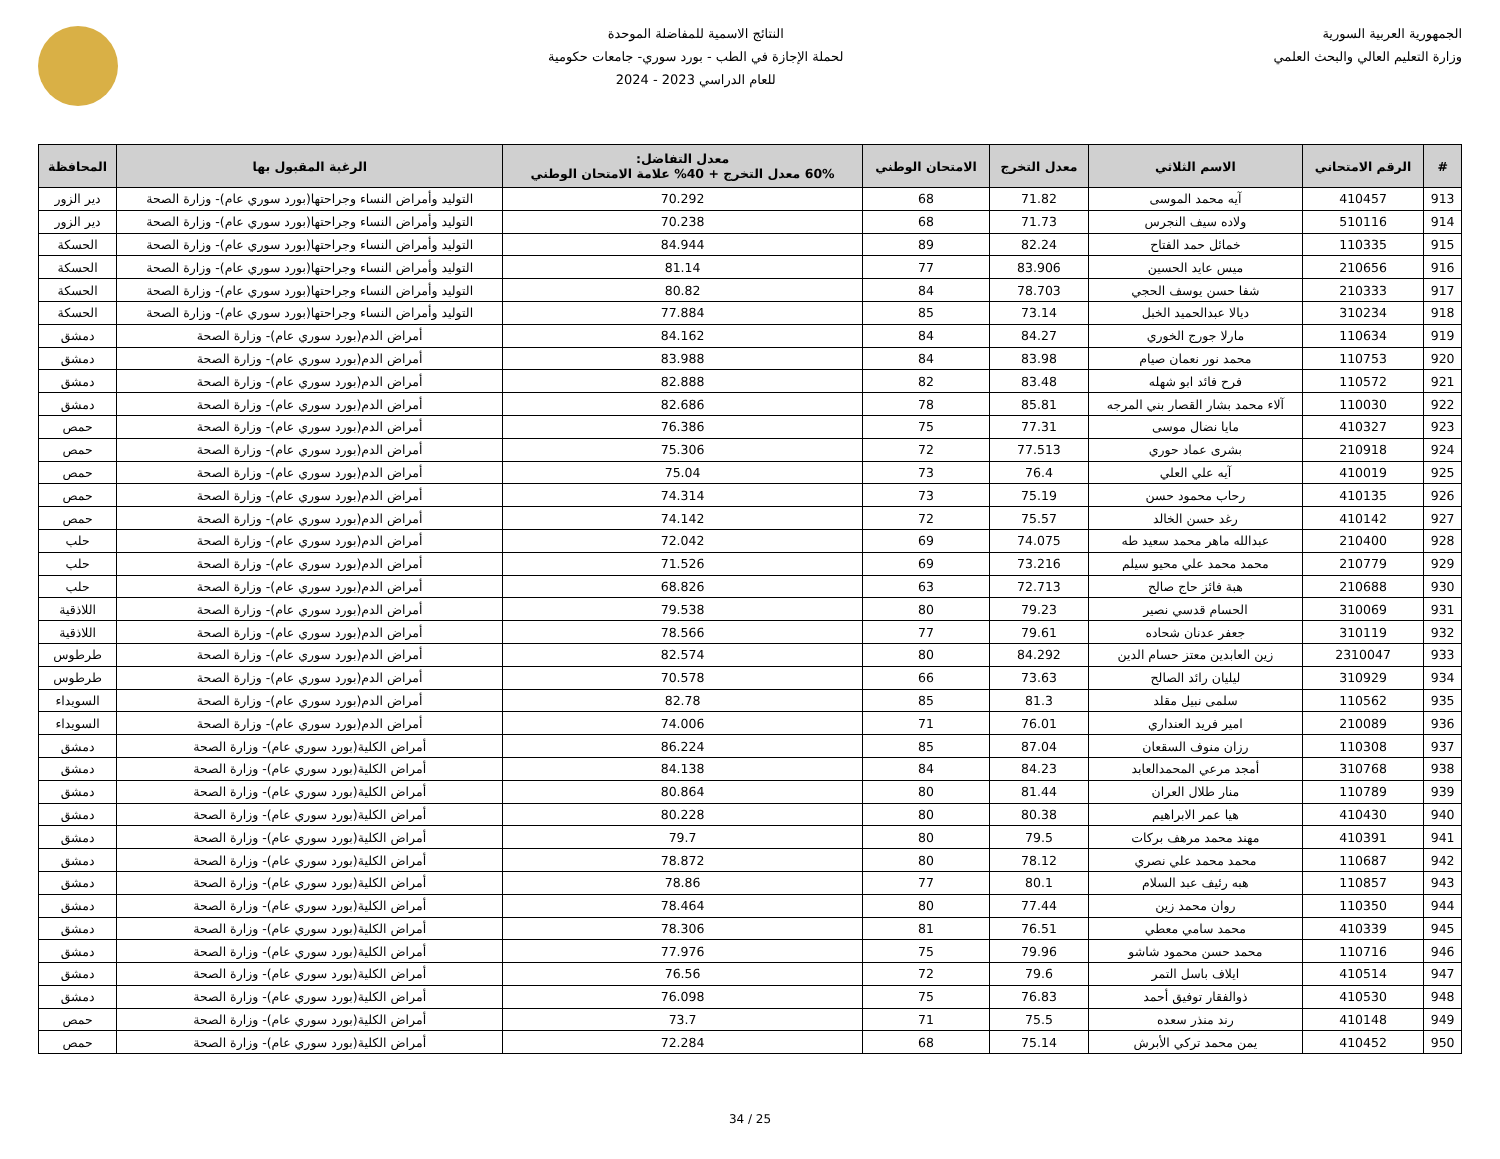الجمهورية العربية السورية
وزارة التعليم العالي والبحث العلمي
النتائج الاسمية للمفاضلة الموحدة
لحملة الإجازة في الطب - بورد سوري- جامعات حكومية
للعام الدراسي 2023 - 2024
| # | الرقم الامتحاني | الاسم الثلاثي | معدل التخرج | الامتحان الوطني | معدل التفاضل: 60% معدل التخرج + 40% علامة الامتحان الوطني | الرغبة المقبول بها | المحافظة |
| --- | --- | --- | --- | --- | --- | --- | --- |
| 913 | 410457 | آيه محمد الموسى | 71.82 | 68 | 70.292 | التوليد وأمراض النساء وجراحتها(بورد سوري عام)- وزارة الصحة | دير الزور |
| 914 | 510116 | ولاده سيف النجرس | 71.73 | 68 | 70.238 | التوليد وأمراض النساء وجراحتها(بورد سوري عام)- وزارة الصحة | دير الزور |
| 915 | 110335 | خمائل حمد الفتاح | 82.24 | 89 | 84.944 | التوليد وأمراض النساء وجراحتها(بورد سوري عام)- وزارة الصحة | الحسكة |
| 916 | 210656 | ميس عايد الحسين | 83.906 | 77 | 81.14 | التوليد وأمراض النساء وجراحتها(بورد سوري عام)- وزارة الصحة | الحسكة |
| 917 | 210333 | شفا حسن يوسف الحجي | 78.703 | 84 | 80.82 | التوليد وأمراض النساء وجراحتها(بورد سوري عام)- وزارة الصحة | الحسكة |
| 918 | 310234 | ديالا عبدالحميد الخبل | 73.14 | 85 | 77.884 | التوليد وأمراض النساء وجراحتها(بورد سوري عام)- وزارة الصحة | الحسكة |
| 919 | 110634 | مارلا جورج الخوري | 84.27 | 84 | 84.162 | أمراض الدم(بورد سوري عام)- وزارة الصحة | دمشق |
| 920 | 110753 | محمد نور نعمان صيام | 83.98 | 84 | 83.988 | أمراض الدم(بورد سوري عام)- وزارة الصحة | دمشق |
| 921 | 110572 | فرح فائد ابو شهله | 83.48 | 82 | 82.888 | أمراض الدم(بورد سوري عام)- وزارة الصحة | دمشق |
| 922 | 110030 | آلاء محمد بشار القصار بني المرجه | 85.81 | 78 | 82.686 | أمراض الدم(بورد سوري عام)- وزارة الصحة | دمشق |
| 923 | 410327 | مايا نضال موسى | 77.31 | 75 | 76.386 | أمراض الدم(بورد سوري عام)- وزارة الصحة | حمص |
| 924 | 210918 | بشرى عماد حوري | 77.513 | 72 | 75.306 | أمراض الدم(بورد سوري عام)- وزارة الصحة | حمص |
| 925 | 410019 | آيه علي العلي | 76.4 | 73 | 75.04 | أمراض الدم(بورد سوري عام)- وزارة الصحة | حمص |
| 926 | 410135 | رحاب محمود حسن | 75.19 | 73 | 74.314 | أمراض الدم(بورد سوري عام)- وزارة الصحة | حمص |
| 927 | 410142 | رغد حسن الخالد | 75.57 | 72 | 74.142 | أمراض الدم(بورد سوري عام)- وزارة الصحة | حمص |
| 928 | 210400 | عبدالله ماهر محمد سعيد طه | 74.075 | 69 | 72.042 | أمراض الدم(بورد سوري عام)- وزارة الصحة | حلب |
| 929 | 210779 | محمد محمد علي محيو سيلم | 73.216 | 69 | 71.526 | أمراض الدم(بورد سوري عام)- وزارة الصحة | حلب |
| 930 | 210688 | هبة فائز حاج صالح | 72.713 | 63 | 68.826 | أمراض الدم(بورد سوري عام)- وزارة الصحة | حلب |
| 931 | 310069 | الحسام قدسي نصير | 79.23 | 80 | 79.538 | أمراض الدم(بورد سوري عام)- وزارة الصحة | اللاذقية |
| 932 | 310119 | جعفر عدنان شحاده | 79.61 | 77 | 78.566 | أمراض الدم(بورد سوري عام)- وزارة الصحة | اللاذقية |
| 933 | 2310047 | زين العابدين معتز حسام الدين | 84.292 | 80 | 82.574 | أمراض الدم(بورد سوري عام)- وزارة الصحة | طرطوس |
| 934 | 310929 | ليليان رائد الصالح | 73.63 | 66 | 70.578 | أمراض الدم(بورد سوري عام)- وزارة الصحة | طرطوس |
| 935 | 110562 | سلمى نبيل مقلد | 81.3 | 85 | 82.78 | أمراض الدم(بورد سوري عام)- وزارة الصحة | السويداء |
| 936 | 210089 | امير فريد العنداري | 76.01 | 71 | 74.006 | أمراض الدم(بورد سوري عام)- وزارة الصحة | السويداء |
| 937 | 110308 | رزان منوف السقعان | 87.04 | 85 | 86.224 | أمراض الكلية(بورد سوري عام)- وزارة الصحة | دمشق |
| 938 | 310768 | أمجد مرعي المحمدالعابد | 84.23 | 84 | 84.138 | أمراض الكلية(بورد سوري عام)- وزارة الصحة | دمشق |
| 939 | 110789 | منار طلال العران | 81.44 | 80 | 80.864 | أمراض الكلية(بورد سوري عام)- وزارة الصحة | دمشق |
| 940 | 410430 | هيا عمر الابراهيم | 80.38 | 80 | 80.228 | أمراض الكلية(بورد سوري عام)- وزارة الصحة | دمشق |
| 941 | 410391 | مهند محمد مرهف بركات | 79.5 | 80 | 79.7 | أمراض الكلية(بورد سوري عام)- وزارة الصحة | دمشق |
| 942 | 110687 | محمد محمد علي نصري | 78.12 | 80 | 78.872 | أمراض الكلية(بورد سوري عام)- وزارة الصحة | دمشق |
| 943 | 110857 | هبه رئيف عبد السلام | 80.1 | 77 | 78.86 | أمراض الكلية(بورد سوري عام)- وزارة الصحة | دمشق |
| 944 | 110350 | روان محمد زين | 77.44 | 80 | 78.464 | أمراض الكلية(بورد سوري عام)- وزارة الصحة | دمشق |
| 945 | 410339 | محمد سامي معطي | 76.51 | 81 | 78.306 | أمراض الكلية(بورد سوري عام)- وزارة الصحة | دمشق |
| 946 | 110716 | محمد حسن محمود شاشو | 79.96 | 75 | 77.976 | أمراض الكلية(بورد سوري عام)- وزارة الصحة | دمشق |
| 947 | 410514 | ايلاف باسل التمر | 79.6 | 72 | 76.56 | أمراض الكلية(بورد سوري عام)- وزارة الصحة | دمشق |
| 948 | 410530 | ذوالفقار توفيق أحمد | 76.83 | 75 | 76.098 | أمراض الكلية(بورد سوري عام)- وزارة الصحة | دمشق |
| 949 | 410148 | رند منذر سعده | 75.5 | 71 | 73.7 | أمراض الكلية(بورد سوري عام)- وزارة الصحة | حمص |
| 950 | 410452 | يمن محمد تركي الأبرش | 75.14 | 68 | 72.284 | أمراض الكلية(بورد سوري عام)- وزارة الصحة | حمص |
25 / 34